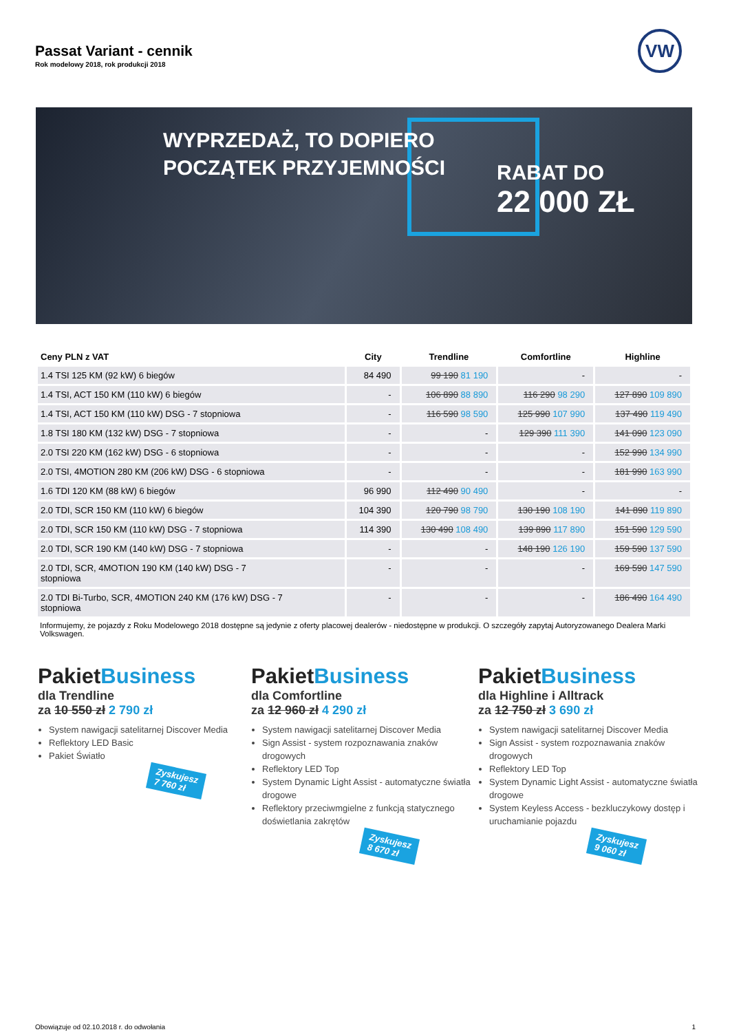Passat Variant - cennik
Rok modelowy 2018, rok produkcji 2018
VW
WYPRZEDAŻ, TO DOPIERO
POCZĄTEK PRZYJEMNOŚCI
RABAT DO
22 000 ZŁ
| Ceny PLN z VAT | City | Trendline | Comfortline | Highline |
| --- | --- | --- | --- | --- |
| 1.4 TSI 125 KM (92 kW) 6 biegów | 84 490 | 99 190 81 190 | - | - |
| 1.4 TSI, ACT 150 KM (110 kW) 6 biegów | - | 106 890 88 890 | 116 290 98 290 | 127 890 109 890 |
| 1.4 TSI, ACT 150 KM (110 kW) DSG - 7 stopniowa | - | 116 590 98 590 | 125 990 107 990 | 137 490 119 490 |
| 1.8 TSI 180 KM (132 kW) DSG - 7 stopniowa | - | - | 129 390 111 390 | 141 090 123 090 |
| 2.0 TSI 220 KM (162 kW) DSG - 6 stopniowa | - | - | - | 152 990 134 990 |
| 2.0 TSI, 4MOTION 280 KM (206 kW) DSG - 6 stopniowa | - | - | - | 181 990 163 990 |
| 1.6 TDI 120 KM (88 kW) 6 biegów | 96 990 | 112 490 90 490 | - | - |
| 2.0 TDI, SCR 150 KM (110 kW) 6 biegów | 104 390 | 120 790 98 790 | 130 190 108 190 | 141 890 119 890 |
| 2.0 TDI, SCR 150 KM (110 kW) DSG - 7 stopniowa | 114 390 | 130 490 108 490 | 139 890 117 890 | 151 590 129 590 |
| 2.0 TDI, SCR 190 KM (140 kW) DSG - 7 stopniowa | - | - | 148 190 126 190 | 159 590 137 590 |
| 2.0 TDI, SCR, 4MOTION 190 KM (140 kW) DSG - 7 stopniowa | - | - | - | 169 590 147 590 |
| 2.0 TDI Bi-Turbo, SCR, 4MOTION 240 KM (176 kW) DSG - 7 stopniowa | - | - | - | 186 490 164 490 |
Informujemy, że pojazdy z Roku Modelowego 2018 dostępne są jedynie z oferty placowej dealerów - niedostępne w produkcji. O szczegóły zapytaj Autoryzowanego Dealera Marki Volkswagen.
PakietBusiness
dla Trendline
za 10 550 zł 2 790 zł
System nawigacji satelitarnej Discover Media
Reflektory LED Basic
Pakiet Światło
Zyskujesz
7 760 zł
PakietBusiness
dla Comfortline
za 12 960 zł 4 290 zł
System nawigacji satelitarnej Discover Media
Sign Assist - system rozpoznawania znaków drogowych
Reflektory LED Top
System Dynamic Light Assist - automatyczne światła drogowe
Reflektory przeciwmgielne z funkcją statycznego doświetlania zakrętów
Zyskujesz
8 670 zł
PakietBusiness
dla Highline i Alltrack
za 12 750 zł 3 690 zł
System nawigacji satelitarnej Discover Media
Sign Assist - system rozpoznawania znaków drogowych
Reflektory LED Top
System Dynamic Light Assist - automatyczne światła drogowe
System Keyless Access - bezkluczykowy dostęp i uruchamianie pojazdu
Zyskujesz
9 060 zł
Obowiązuje od 02.10.2018 r. do odwołania 1